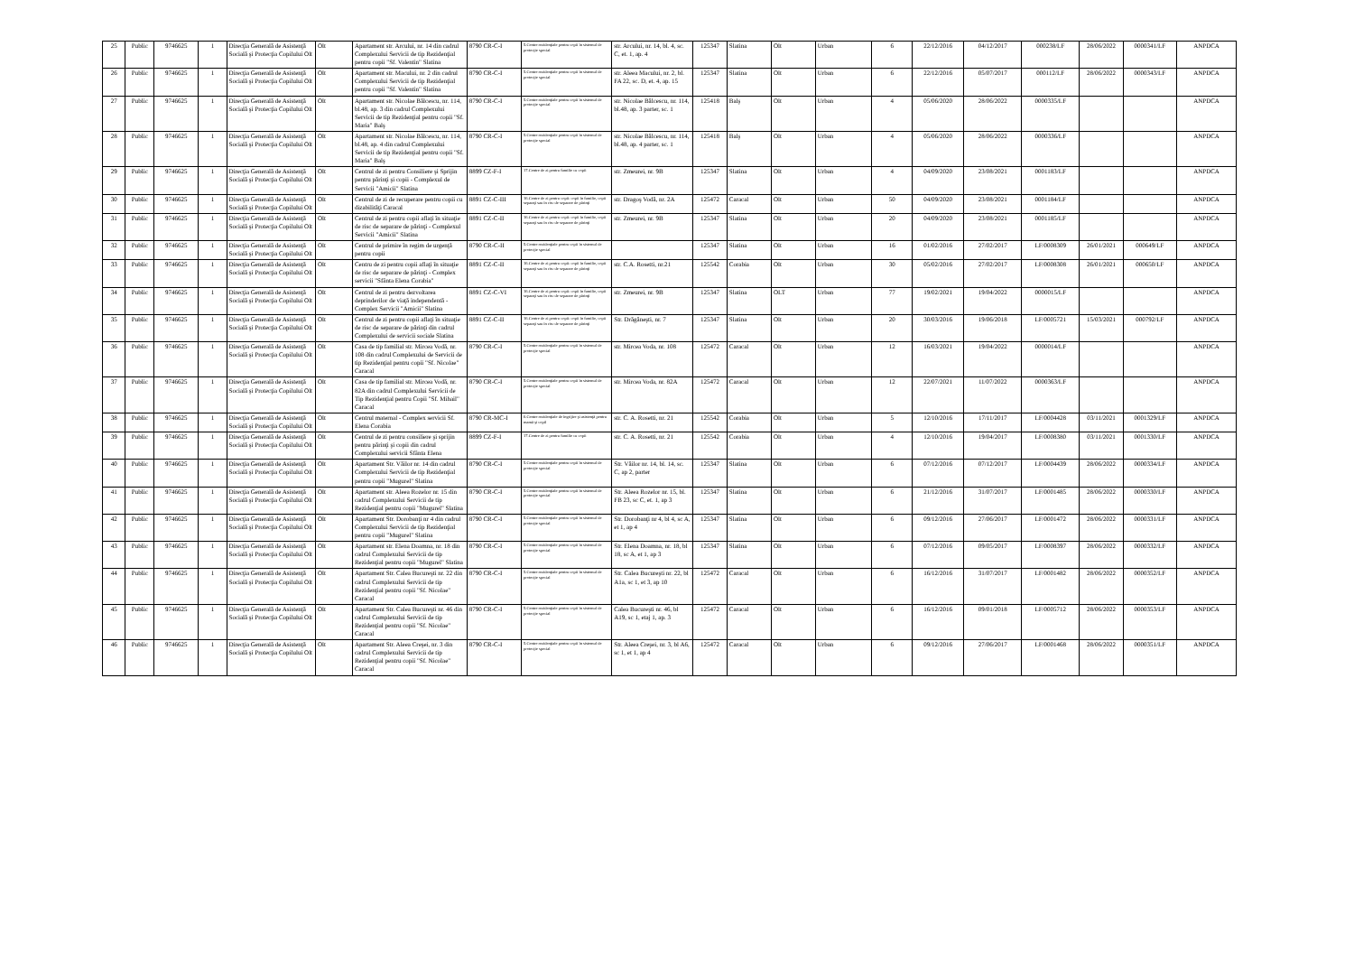| 25 | Public | 9746625 | 1 | Direcţia Generală de Asistenţă Socială şi Protecţia Copilului Olt | Olt | Apartament str. Arcului, nr. 14 din cadrul Complexului Servicii de tip Rezidenţial pentru copii "Sf. Valentin" Slatina | 8790 CR-C-I | 5.Centre rezidenţiale pentru copii în sistemul de protecţie special | str. Arcului, nr. 14, bl. 4, sc. C, et. 1, ap. 4 | 125347 | Slatina | Olt | Urban | 6 | 22/12/2016 | 04/12/2017 | 000238/LF | 28/06/2022 | 0000341/LF | ANPDCA |
| 26 | Public | 9746625 | 1 | Direcţia Generală de Asistenţă Socială şi Protecţia Copilului Olt | Olt | Apartament str. Macului, nr. 2 din cadrul Complexului Servicii de tip Rezidenţial pentru copii "Sf. Valentin" Slatina | 8790 CR-C-I | 5.Centre rezidenţiale pentru copii în sistemul de protecţie special | str. Aleea Macului, nr. 2, bl. FA 22, sc. D, et. 4, ap. 15 | 125347 | Slatina | Olt | Urban | 6 | 22/12/2016 | 05/07/2017 | 000112/LF | 28/06/2022 | 0000343/LF | ANPDCA |
| 27 | Public | 9746625 | 1 | Direcţia Generală de Asistenţă Socială şi Protecţia Copilului Olt | Olt | Apartament str. Nicolae Bălcescu, nr. 114, bl.48, ap. 3 din cadrul Complexului Servicii de tip Rezidenţial pentru copii "Sf. Maria" Balş | 8790 CR-C-I | 5.Centre rezidenţiale pentru copii în sistemul de protecţie special | str. Nicolae Bălcescu, nr. 114, bl.48, ap. 3 parter, sc. 1 | 125418 | Balş | Olt | Urban | 4 | 05/06/2020 | 28/06/2022 | 0000335/LF | | | ANPDCA |
| 28 | Public | 9746625 | 1 | Direcţia Generală de Asistenţă Socială şi Protecţia Copilului Olt | Olt | Apartament str. Nicolae Bălcescu, nr. 114, bl.48, ap. 4 din cadrul Complexului Servicii de tip Rezidenţial pentru copii "Sf. Maria" Balş | 8790 CR-C-I | 5.Centre rezidenţiale pentru copii în sistemul de protecţie special | str. Nicolae Bălcescu, nr. 114, bl.48, ap. 4 parter, sc. 1 | 125418 | Balş | Olt | Urban | 4 | 05/06/2020 | 28/06/2022 | 0000336/LF | | | ANPDCA |
| 29 | Public | 9746625 | 1 | Direcţia Generală de Asistenţă Socială şi Protecţia Copilului Olt | Olt | Centrul de zi pentru Consiliere şi Sprijin pentru părinţi şi copii - Complexul de Servicii "Amicii" Slatina | 8899 CZ-F-I | 17.Centre de zi pentru familie cu copii | str. Zmeurei, nr. 9B | 125347 | Slatina | Olt | Urban | 4 | 04/09/2020 | 23/08/2021 | 0001183/LF | | | ANPDCA |
| 30 | Public | 9746625 | 1 | Direcţia Generală de Asistenţă Socială şi Protecţia Copilului Olt | Olt | Centrul de zi de recuperare pentru copii cu dizabilităţi Caracal | 8891 CZ-C-III | 16.Centre de zi pentru copii: copii în familie, copii separaţi sau în risc de separare de părinţi | str. Dragoş Vodă, nr. 2A | 125472 | Caracal | Olt | Urban | 50 | 04/09/2020 | 23/08/2021 | 0001184/LF | | | ANPDCA |
| 31 | Public | 9746625 | 1 | Direcţia Generală de Asistenţă Socială şi Protecţia Copilului Olt | Olt | Centrul de zi pentru copii aflaţi în situaţie de risc de separare de părinţi - Complexul Servicii "Amicii" Slatina | 8891 CZ-C-II | 16.Centre de zi pentru copii: copii în familie, copii separaţi sau în risc de separare de părinţi | str. Zmeurei, nr. 9B | 125347 | Slatina | Olt | Urban | 20 | 04/09/2020 | 23/08/2021 | 0001185/LF | | | ANPDCA |
| 32 | Public | 9746625 | 1 | Direcţia Generală de Asistenţă Socială şi Protecţia Copilului Olt | Olt | Centrul de primire în regim de urgenţă pentru copii | 8790 CR-C-II | 5.Centre rezidenţiale pentru copii în sistemul de protecţie special | | 125347 | Slatina | Olt | Urban | 16 | 01/02/2016 | 27/02/2017 | LF/0008309 | 26/01/2021 | 000649/LF | ANPDCA |
| 33 | Public | 9746625 | 1 | Direcţia Generală de Asistenţă Socială şi Protecţia Copilului Olt | Olt | Centru de zi pentru copii aflaţi în situaţie de risc de separare de părinţi - Complex servicii "Sfânta Elena Corabia" | 8891 CZ-C-II | 16.Centre de zi pentru copii: copii în familie, copii separaţi sau în risc de separare de părinţi | str. C.A. Rosetti, nr.21 | 125542 | Corabia | Olt | Urban | 30 | 05/02/2016 | 27/02/2017 | LF/0008308 | 26/01/2021 | 000650/LF | ANPDCA |
| 34 | Public | 9746625 | 1 | Direcţia Generală de Asistenţă Socială şi Protecţia Copilului Olt | Olt | Centrul de zi pentru dezvoltarea deprinderilor de viaţă independentă - Complex Servicii "Amicii" Slatina | 8891 CZ-C-VI | 16.Centre de zi pentru copii: copii în familie, copii separaţi sau în risc de separare de părinţi | str. Zmeurei, nr. 9B | 125347 | Slatina | OLT | Urban | 77 | 19/02/2021 | 19/04/2022 | 0000015/LF | | | ANPDCA |
| 35 | Public | 9746625 | 1 | Direcţia Generală de Asistenţă Socială şi Protecţia Copilului Olt | Olt | Centrul de zi pentru copii aflaţi în situaţie de risc de separare de părinţi din cadrul Complexului de servicii sociale Slatina | 8891 CZ-C-II | 16.Centre de zi pentru copii: copii în familie, copii separaţi sau în risc de separare de părinţi | Str. Drăgăneşti, nr. 7 | 125347 | Slatina | Olt | Urban | 20 | 30/03/2016 | 19/06/2018 | LF/0005721 | 15/03/2021 | 000792/LF | ANPDCA |
| 36 | Public | 9746625 | 1 | Direcţia Generală de Asistenţă Socială şi Protecţia Copilului Olt | Olt | Casa de tip familial str. Mircea Vodă, nr. 108 din cadrul Complexului de Servicii de tip Rezidenţial pentru copii "Sf. Nicolae" Caracal | 8790 CR-C-I | 5.Centre rezidenţiale pentru copii în sistemul de protecţie special | str. Mircea Voda, nr. 108 | 125472 | Caracal | Olt | Urban | 12 | 16/03/2021 | 19/04/2022 | 0000014/LF | | | ANPDCA |
| 37 | Public | 9746625 | 1 | Direcţia Generală de Asistenţă Socială şi Protecţia Copilului Olt | Olt | Casa de tip familial str. Mircea Vodă, nr. 82A din cadrul Complexului Servicii de Tip Rezidenţial pentru Copii "Sf. Mihail" Caracal | 8790 CR-C-I | 5.Centre rezidenţiale pentru copii în sistemul de protecţie special | str. Mircea Voda, nr. 82A | 125472 | Caracal | Olt | Urban | 12 | 22/07/2021 | 11/07/2022 | 0000363/LF | | | ANPDCA |
| 38 | Public | 9746625 | 1 | Direcţia Generală de Asistenţă Socială şi Protecţia Copilului Olt | Olt | Centrul maternal - Complex servicii Sf. Elena Corabia | 8790 CR-MC-I | 6.Centre rezidenţiale de îngrijire şi asistenţă pentru mamă şi copil | str. C. A. Rosetti, nr. 21 | 125542 | Corabia | Olt | Urban | 5 | 12/10/2016 | 17/11/2017 | LF/0004428 | 03/11/2021 | 0001329/LF | ANPDCA |
| 39 | Public | 9746625 | 1 | Direcţia Generală de Asistenţă Socială şi Protecţia Copilului Olt | Olt | Centrul de zi pentru consiliere şi sprijin pentru părinţi şi copii din cadrul Complexului servicii Sfânta Elena | 8899 CZ-F-I | 17.Centre de zi pentru familie cu copii | str. C. A. Rosetti, nr. 21 | 125542 | Corabia | Olt | Urban | 4 | 12/10/2016 | 19/04/2017 | LF/0008380 | 03/11/2021 | 0001330/LF | ANPDCA |
| 40 | Public | 9746625 | 1 | Direcţia Generală de Asistenţă Socială şi Protecţia Copilului Olt | Olt | Apartament Str. Văilor nr. 14 din cadrul Complexului Servicii de tip Rezidenţial pentru copii "Mugurel" Slatina | 8790 CR-C-I | 5.Centre rezidenţiale pentru copii în sistemul de protecţie special | Str. Văilor nr. 14, bl. 14, sc. C, ap 2, parter | 125347 | Slatina | Olt | Urban | 6 | 07/12/2016 | 07/12/2017 | LF/0004439 | 28/06/2022 | 0000334/LF | ANPDCA |
| 41 | Public | 9746625 | 1 | Direcţia Generală de Asistenţă Socială şi Protecţia Copilului Olt | Olt | Apartament str. Aleea Rozelor nr. 15 din cadrul Complexului Servicii de tip Rezidenţial pentru copii "Mugurel" Slatina | 8790 CR-C-I | 5.Centre rezidenţiale pentru copii în sistemul de protecţie special | Str. Aleea Rozelor nr. 15, bl. FB 23, sc C, et. 1, ap 3 | 125347 | Slatina | Olt | Urban | 6 | 21/12/2016 | 31/07/2017 | LF/0001485 | 28/06/2022 | 0000330/LF | ANPDCA |
| 42 | Public | 9746625 | 1 | Direcţia Generală de Asistenţă Socială şi Protecţia Copilului Olt | Olt | Apartament Str. Dorobanţi nr 4 din cadrul Complexului Servicii de tip Rezidenţial pentru copii "Mugurel" Slatina | 8790 CR-C-I | 5.Centre rezidenţiale pentru copii în sistemul de protecţie special | Str. Dorobanţi nr 4, bl 4, sc A, et 1, ap 4 | 125347 | Slatina | Olt | Urban | 6 | 09/12/2016 | 27/06/2017 | LF/0001472 | 28/06/2022 | 0000331/LF | ANPDCA |
| 43 | Public | 9746625 | 1 | Direcţia Generală de Asistenţă Socială şi Protecţia Copilului Olt | Olt | Apartament str. Elena Doamna, nr. 18 din cadrul Complexului Servicii de tip Rezidenţial pentru copii "Mugurel" Slatina | 8790 CR-C-I | 5.Centre rezidenţiale pentru copii în sistemul de protecţie special | Str. Elena Doamna, nr. 18, bl 18, sc A, et 1, ap 3 | 125347 | Slatina | Olt | Urban | 6 | 07/12/2016 | 09/05/2017 | LF/0008397 | 28/06/2022 | 0000332/LF | ANPDCA |
| 44 | Public | 9746625 | 1 | Direcţia Generală de Asistenţă Socială şi Protecţia Copilului Olt | Olt | Apartament Str. Calea Bucureşti nr. 22 din cadrul Complexului Servicii de tip Rezidenţial pentru copii "Sf. Nicolae" Caracal | 8790 CR-C-I | 5.Centre rezidenţiale pentru copii în sistemul de protecţie special | Str. Calea Bucureşti nr. 22, bl A1a, sc 1, et 3, ap 10 | 125472 | Caracal | Olt | Urban | 6 | 16/12/2016 | 31/07/2017 | LF/0001482 | 28/06/2022 | 0000352/LF | ANPDCA |
| 45 | Public | 9746625 | 1 | Direcţia Generală de Asistenţă Socială şi Protecţia Copilului Olt | Olt | Apartament Str. Calea Bucureşti nr. 46 din cadrul Complexului Servicii de tip Rezidenţial pentru copii "Sf. Nicolae" Caracal | 8790 CR-C-I | 5.Centre rezidenţiale pentru copii în sistemul de protecţie special | Calea Bucureşti nr. 46, bl A19, sc 1, etaj 1, ap. 3 | 125472 | Caracal | Olt | Urban | 6 | 16/12/2016 | 09/01/2018 | LF/0005712 | 28/06/2022 | 0000353/LF | ANPDCA |
| 46 | Public | 9746625 | 1 | Direcţia Generală de Asistenţă Socială şi Protecţia Copilului Olt | Olt | Apartament Str. Aleea Creşei, nr. 3 din cadrul Complexului Servicii de tip Rezidenţial pentru copii "Sf. Nicolae" Caracal | 8790 CR-C-I | 5.Centre rezidenţiale pentru copii în sistemul de protecţie special | Str. Aleea Creşei, nr. 3, bl A6, sc 1, et 1, ap 4 | 125472 | Caracal | Olt | Urban | 6 | 09/12/2016 | 27/06/2017 | LF/0001468 | 28/06/2022 | 0000351/LF | ANPDCA |